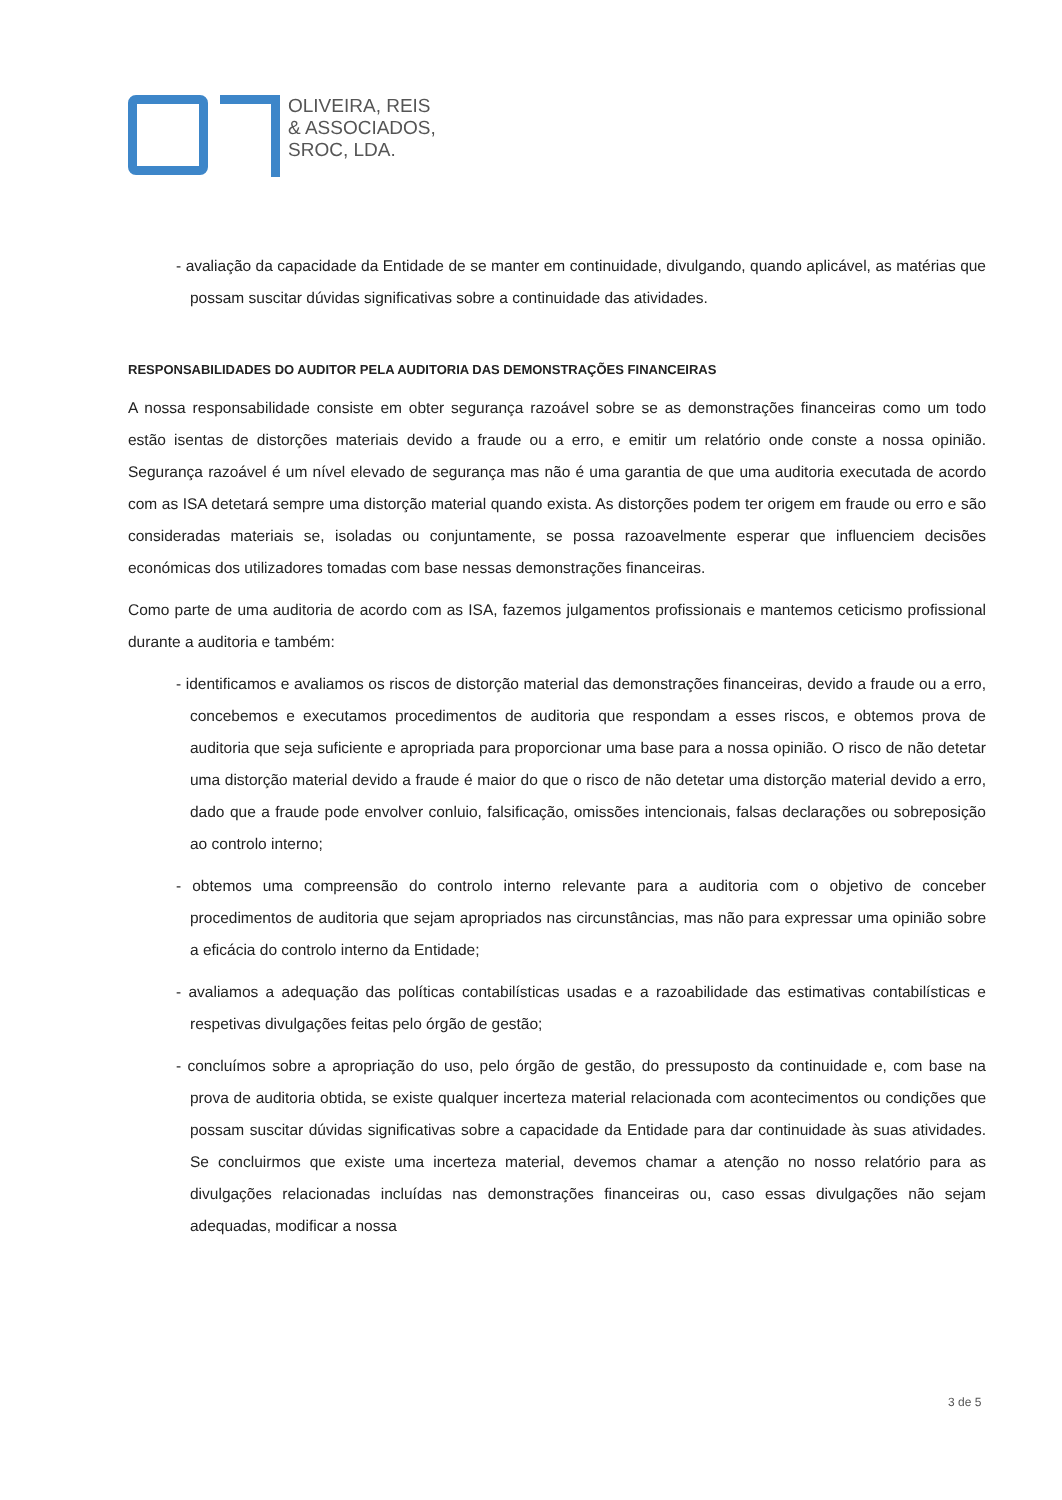OLIVEIRA, REIS
& ASSOCIADOS,
SROC, LDA.
- avaliação da capacidade da Entidade de se manter em continuidade, divulgando, quando aplicável, as matérias que possam suscitar dúvidas significativas sobre a continuidade das atividades.
RESPONSABILIDADES DO AUDITOR PELA AUDITORIA DAS DEMONSTRAÇÕES FINANCEIRAS
A nossa responsabilidade consiste em obter segurança razoável sobre se as demonstrações financeiras como um todo estão isentas de distorções materiais devido a fraude ou a erro, e emitir um relatório onde conste a nossa opinião. Segurança razoável é um nível elevado de segurança mas não é uma garantia de que uma auditoria executada de acordo com as ISA detetará sempre uma distorção material quando exista. As distorções podem ter origem em fraude ou erro e são consideradas materiais se, isoladas ou conjuntamente, se possa razoavelmente esperar que influenciem decisões económicas dos utilizadores tomadas com base nessas demonstrações financeiras.
Como parte de uma auditoria de acordo com as ISA, fazemos julgamentos profissionais e mantemos ceticismo profissional durante a auditoria e também:
- identificamos e avaliamos os riscos de distorção material das demonstrações financeiras, devido a fraude ou a erro, concebemos e executamos procedimentos de auditoria que respondam a esses riscos, e obtemos prova de auditoria que seja suficiente e apropriada para proporcionar uma base para a nossa opinião. O risco de não detetar uma distorção material devido a fraude é maior do que o risco de não detetar uma distorção material devido a erro, dado que a fraude pode envolver conluio, falsificação, omissões intencionais, falsas declarações ou sobreposição ao controlo interno;
- obtemos uma compreensão do controlo interno relevante para a auditoria com o objetivo de conceber procedimentos de auditoria que sejam apropriados nas circunstâncias, mas não para expressar uma opinião sobre a eficácia do controlo interno da Entidade;
- avaliamos a adequação das políticas contabilísticas usadas e a razoabilidade das estimativas contabilísticas e respetivas divulgações feitas pelo órgão de gestão;
- concluímos sobre a apropriação do uso, pelo órgão de gestão, do pressuposto da continuidade e, com base na prova de auditoria obtida, se existe qualquer incerteza material relacionada com acontecimentos ou condições que possam suscitar dúvidas significativas sobre a capacidade da Entidade para dar continuidade às suas atividades. Se concluirmos que existe uma incerteza material, devemos chamar a atenção no nosso relatório para as divulgações relacionadas incluídas nas demonstrações financeiras ou, caso essas divulgações não sejam adequadas, modificar a nossa
3 de 5